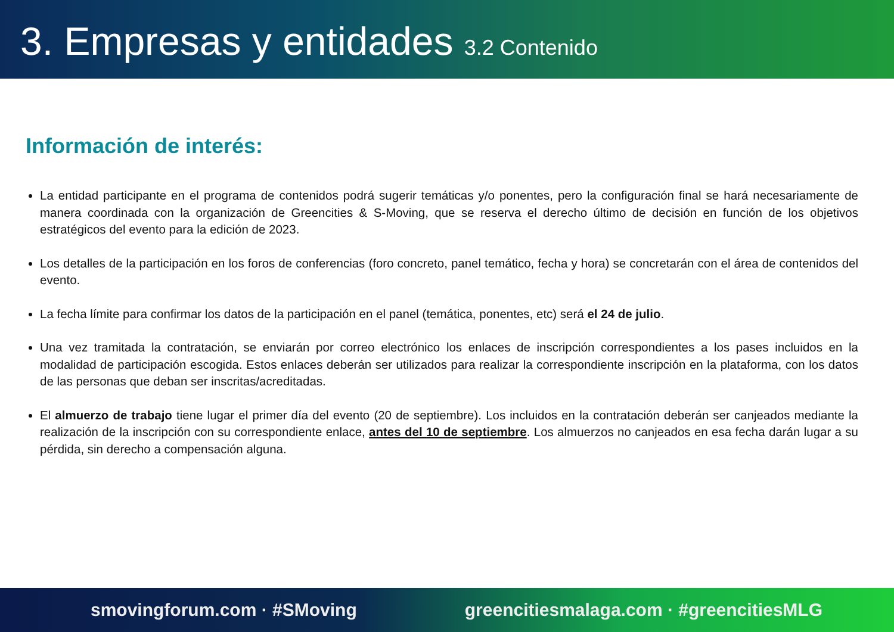3. Empresas y entidades 3.2 Contenido
Información de interés:
La entidad participante en el programa de contenidos podrá sugerir temáticas y/o ponentes, pero la configuración final se hará necesariamente de manera coordinada con la organización de Greencities & S-Moving, que se reserva el derecho último de decisión en función de los objetivos estratégicos del evento para la edición de 2023.
Los detalles de la participación en los foros de conferencias (foro concreto, panel temático, fecha y hora) se concretarán con el área de contenidos del evento.
La fecha límite para confirmar los datos de la participación en el panel (temática, ponentes, etc) será el 24 de julio.
Una vez tramitada la contratación, se enviarán por correo electrónico los enlaces de inscripción correspondientes a los pases incluidos en la modalidad de participación escogida. Estos enlaces deberán ser utilizados para realizar la correspondiente inscripción en la plataforma, con los datos de las personas que deban ser inscritas/acreditadas.
El almuerzo de trabajo tiene lugar el primer día del evento (20 de septiembre). Los incluidos en la contratación deberán ser canjeados mediante la realización de la inscripción con su correspondiente enlace, antes del 10 de septiembre. Los almuerzos no canjeados en esa fecha darán lugar a su pérdida, sin derecho a compensación alguna.
smovingforum.com · #SMoving greencitiesmalaga.com · #greencitiesMLG